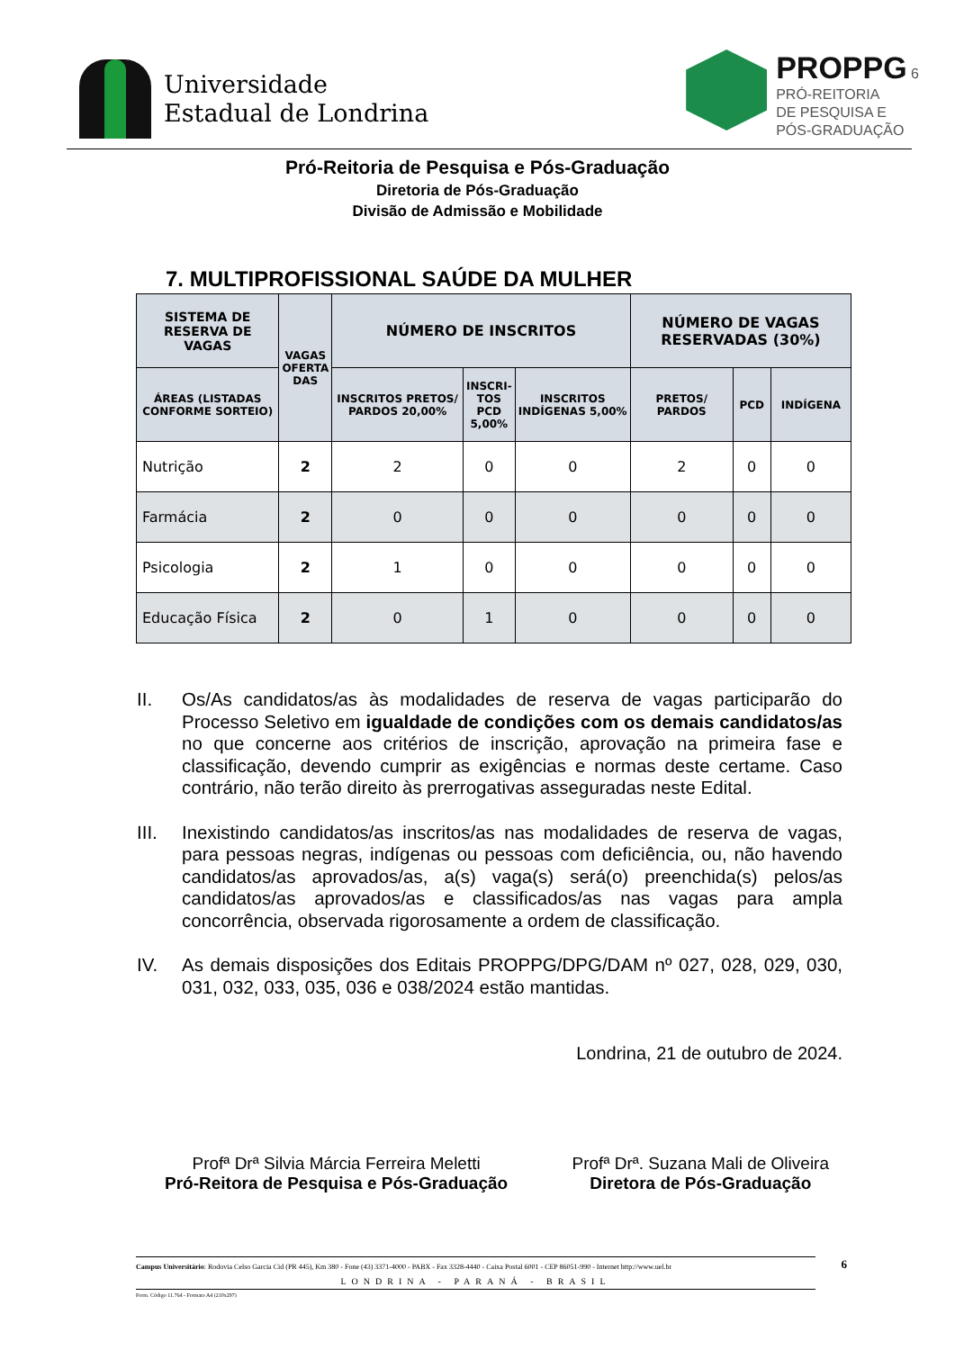Universidade
Estadual de Londrina
PROPPG 6
PRÓ-REITORIA
DE PESQUISA E
PÓS-GRADUAÇÃO
Pró-Reitoria de Pesquisa e Pós-Graduação
Diretoria de Pós-Graduação
Divisão de Admissão e Mobilidade
7. MULTIPROFISSIONAL SAÚDE DA MULHER
| SISTEMA DE RESERVA DE VAGAS | VAGAS OFERTA DAS | NÚMERO DE INSCRITOS | | | NÚMERO DE VAGAS RESERVADAS (30%) | | |
| --- | --- | --- | --- | --- | --- | --- | --- |
| ÁREAS (LISTADAS CONFORME SORTEIO) | | INSCRITOS PRETOS/ PARDOS 20,00% | INSCRI- TOS PCD 5,00% | INSCRITOS INDÍGENAS 5,00% | PRETOS/ PARDOS | PCD | INDÍGENA |
| Nutrição | 2 | 2 | 0 | 0 | 2 | 0 | 0 |
| Farmácia | 2 | 0 | 0 | 0 | 0 | 0 | 0 |
| Psicologia | 2 | 1 | 0 | 0 | 0 | 0 | 0 |
| Educação Física | 2 | 0 | 1 | 0 | 0 | 0 | 0 |
II. Os/As candidatos/as às modalidades de reserva de vagas participarão do Processo Seletivo em igualdade de condições com os demais candidatos/as no que concerne aos critérios de inscrição, aprovação na primeira fase e classificação, devendo cumprir as exigências e normas deste certame. Caso contrário, não terão direito às prerrogativas asseguradas neste Edital.
III. Inexistindo candidatos/as inscritos/as nas modalidades de reserva de vagas, para pessoas negras, indígenas ou pessoas com deficiência, ou, não havendo candidatos/as aprovados/as, a(s) vaga(s) será(o) preenchida(s) pelos/as candidatos/as aprovados/as e classificados/as nas vagas para ampla concorrência, observada rigorosamente a ordem de classificação.
IV. As demais disposições dos Editais PROPPG/DPG/DAM nº 027, 028, 029, 030, 031, 032, 033, 035, 036 e 038/2024 estão mantidas.
Londrina, 21 de outubro de 2024.
Profª Drª Silvia Márcia Ferreira Meletti
Pró-Reitora de Pesquisa e Pós-Graduação
Profª Drª. Suzana Mali de Oliveira
Diretora de Pós-Graduação
6 Campus Universitário: Rodovia Celso Garcia Cid (PR 445), Km 380 - Fone (43) 3371-4000 - PABX - Fax 3328-4440 - Caixa Postal 6001 - CEP 86051-990 - Internet http://www.uel.br
LONDRINA - PARANÁ - BRASIL
Form. Código 11.764 - Formato A4 (210x297)